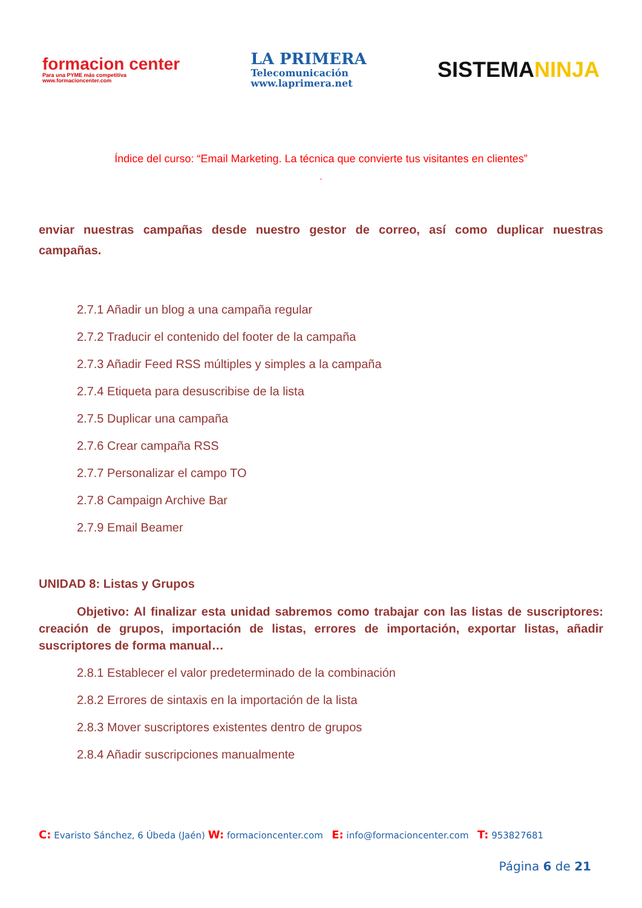formacion center
Para una PYME más competitiva
www.formacioncenter.com
LA PRIMERA
Telecomunicación
www.laprimera.net
SISTEMANINJA
Índice del curso: “Email Marketing. La técnica que convierte tus visitantes en clientes”
”
enviar nuestras campañas desde nuestro gestor de correo, así como duplicar nuestras campañas.
2.7.1 Añadir un blog a una campaña regular
2.7.2 Traducir el contenido del footer de la campaña
2.7.3 Añadir Feed RSS múltiples y simples a la campaña
2.7.4 Etiqueta para desuscribise de la lista
2.7.5 Duplicar una campaña
2.7.6 Crear campaña RSS
2.7.7 Personalizar el campo TO
2.7.8 Campaign Archive Bar
2.7.9 Email Beamer
UNIDAD 8: Listas y Grupos
Objetivo: Al finalizar esta unidad sabremos como trabajar con las listas de suscriptores: creación de grupos, importación de listas, errores de importación, exportar listas, añadir suscriptores de forma manual…
2.8.1 Establecer el valor predeterminado de la combinación
2.8.2 Errores de sintaxis en la importación de la lista
2.8.3 Mover suscriptores existentes dentro de grupos
2.8.4 Añadir suscripciones manualmente
C: Evaristo Sánchez, 6 Úbeda (Jaén) W: formacioncenter.com E: info@formacioncenter.com T: 953827681
Página 6 de 21